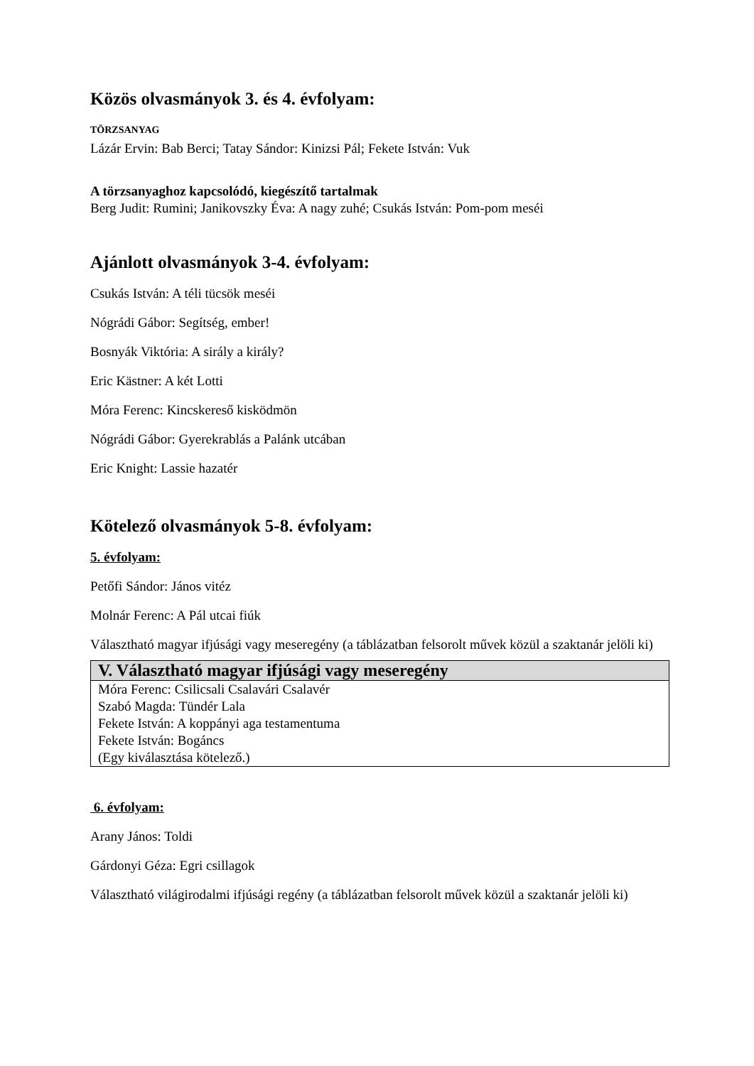Közös olvasmányok 3. és 4. évfolyam:
TÖRZSANYAG
Lázár Ervin: Bab Berci; Tatay Sándor: Kinizsi Pál; Fekete István: Vuk
A törzsanyaghoz kapcsolódó, kiegészítő tartalmak
Berg Judit: Rumini; Janikovszky Éva: A nagy zuhé; Csukás István: Pom-pom meséi
Ajánlott olvasmányok 3-4. évfolyam:
Csukás István: A téli tücsök meséi
Nógrádi Gábor: Segítség, ember!
Bosnyák Viktória: A sirály a király?
Eric Kästner: A két Lotti
Móra Ferenc: Kincskereső kisködmön
Nógrádi Gábor: Gyerekrablás a Palánk utcában
Eric Knight: Lassie hazatér
Kötelező olvasmányok 5-8. évfolyam:
5. évfolyam:
Petőfi Sándor: János vitéz
Molnár Ferenc: A Pál utcai fiúk
Választható magyar ifjúsági vagy meseregény (a táblázatban felsorolt művek közül a szaktanár jelöli ki)
| V. Választható magyar ifjúsági vagy meseregény |
| --- |
| Móra Ferenc: Csilicsali Csalavári Csalavér Szabó Magda: Tündér Lala Fekete István: A koppányi aga testamentuma Fekete István: Bogáncs (Egy kiválasztása kötelező.) |
6. évfolyam:
Arany János: Toldi
Gárdonyi Géza: Egri csillagok
Választható világirodalmi ifjúsági regény (a táblázatban felsorolt művek közül a szaktanár jelöli ki)